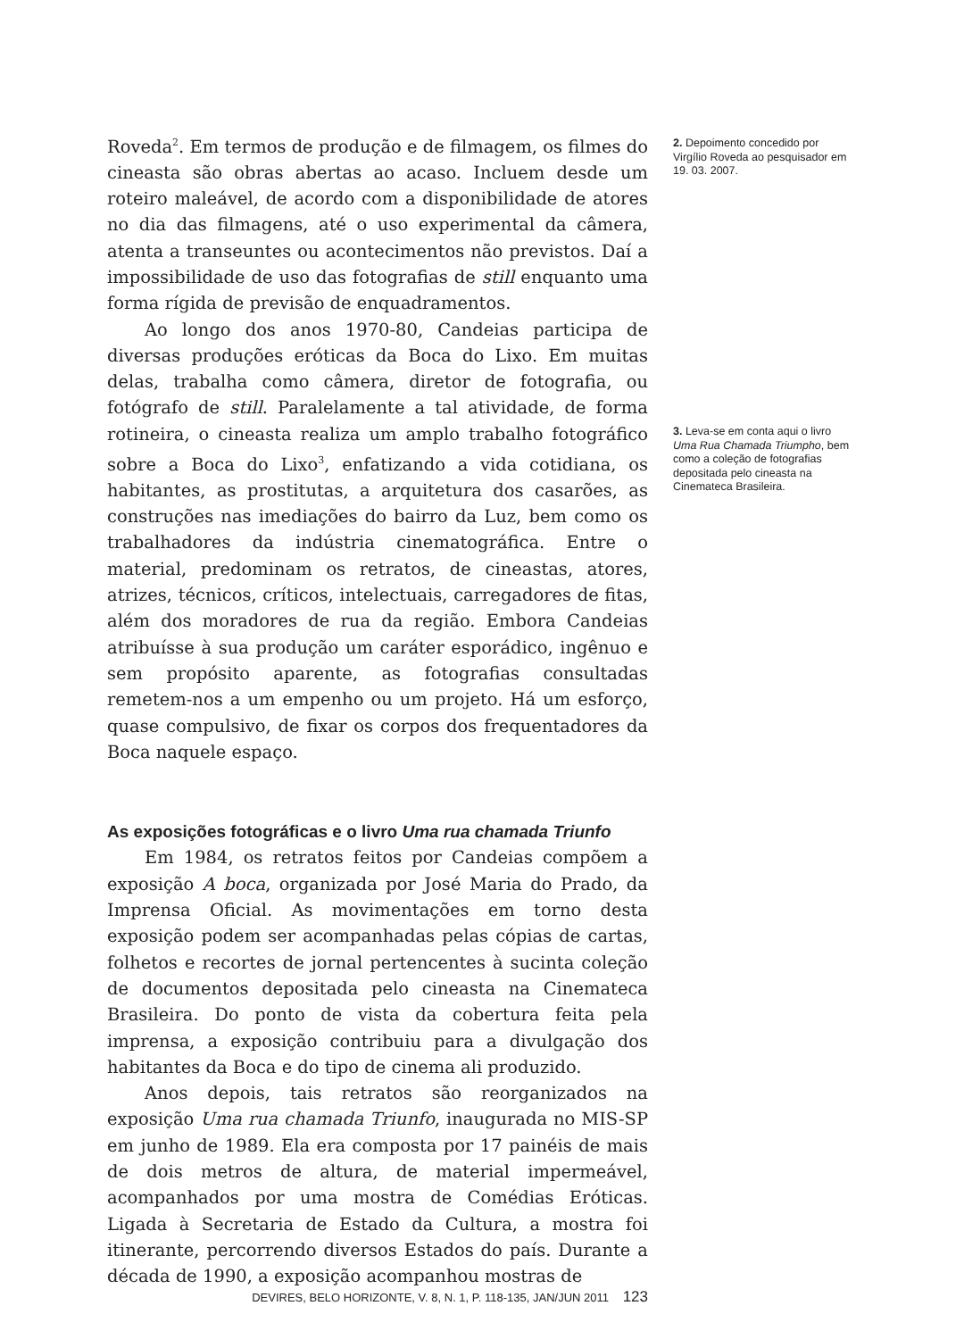Roveda<sup>2</sup>. Em termos de produção e de filmagem, os filmes do cineasta são obras abertas ao acaso. Incluem desde um roteiro maleável, de acordo com a disponibilidade de atores no dia das filmagens, até o uso experimental da câmera, atenta a transeuntes ou acontecimentos não previstos. Daí a impossibilidade de uso das fotografias de still enquanto uma forma rígida de previsão de enquadramentos.
Ao longo dos anos 1970-80, Candeias participa de diversas produções eróticas da Boca do Lixo. Em muitas delas, trabalha como câmera, diretor de fotografia, ou fotógrafo de still. Paralelamente a tal atividade, de forma rotineira, o cineasta realiza um amplo trabalho fotográfico sobre a Boca do Lixo<sup>3</sup>, enfatizando a vida cotidiana, os habitantes, as prostitutas, a arquitetura dos casarões, as construções nas imediações do bairro da Luz, bem como os trabalhadores da indústria cinematográfica. Entre o material, predominam os retratos, de cineastas, atores, atrizes, técnicos, críticos, intelectuais, carregadores de fitas, além dos moradores de rua da região. Embora Candeias atribuísse à sua produção um caráter esporádico, ingênuo e sem propósito aparente, as fotografias consultadas remetem-nos a um empenho ou um projeto. Há um esforço, quase compulsivo, de fixar os corpos dos frequentadores da Boca naquele espaço.
As exposições fotográficas e o livro Uma rua chamada Triunfo
Em 1984, os retratos feitos por Candeias compõem a exposição A boca, organizada por José Maria do Prado, da Imprensa Oficial. As movimentações em torno desta exposição podem ser acompanhadas pelas cópias de cartas, folhetos e recortes de jornal pertencentes à sucinta coleção de documentos depositada pelo cineasta na Cinemateca Brasileira. Do ponto de vista da cobertura feita pela imprensa, a exposição contribuiu para a divulgação dos habitantes da Boca e do tipo de cinema ali produzido.
Anos depois, tais retratos são reorganizados na exposição Uma rua chamada Triunfo, inaugurada no MIS-SP em junho de 1989. Ela era composta por 17 painéis de mais de dois metros de altura, de material impermeável, acompanhados por uma mostra de Comédias Eróticas. Ligada à Secretaria de Estado da Cultura, a mostra foi itinerante, percorrendo diversos Estados do país. Durante a década de 1990, a exposição acompanhou mostras de
2. Depoimento concedido por Virgílio Roveda ao pesquisador em 19. 03. 2007.
3. Leva-se em conta aqui o livro Uma Rua Chamada Triumpho, bem como a coleção de fotografias depositada pelo cineasta na Cinemateca Brasileira.
DEVIRES, BELO HORIZONTE, V. 8, N. 1, P. 118-135, JAN/JUN 2011 123